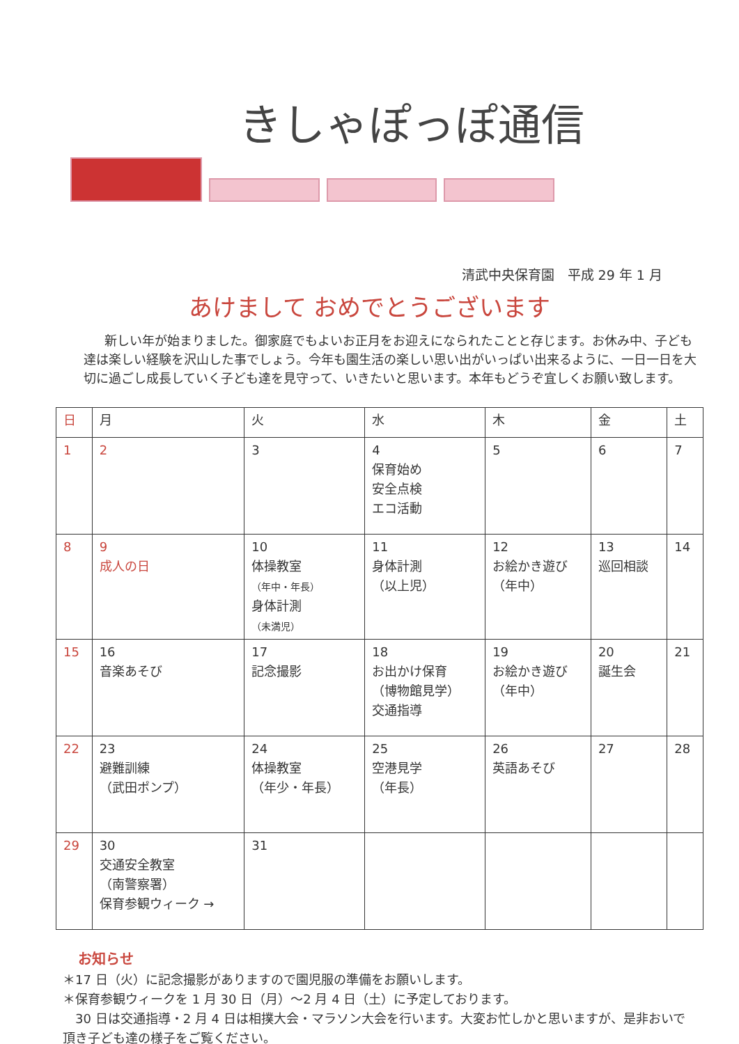きしゃぽっぽ通信
清武中央保育園　平成 29 年 1 月
あけまして おめでとうございます
新しい年が始まりました。御家庭でもよいお正月をお迎えになられたことと存じます。お休み中、子ども達は楽しい経験を沢山した事でしょう。今年も園生活の楽しい思い出がいっぱい出来るように、一日一日を大切に過ごし成長していく子ども達を見守って、いきたいと思います。本年もどうぞ宜しくお願い致します。
| 日 | 月 | 火 | 水 | 木 | 金 | 土 |
| --- | --- | --- | --- | --- | --- | --- |
| 1 | 2 | 3 | 4 保育始め 安全点検 エコ活動 | 5 | 6 | 7 |
| 8 | 9 成人の日 | 10 体操教室 （年中・年長） 身体計測 （未満児） | 11 身体計測 （以上児） | 12 お絵かき遊び （年中） | 13 巡回相談 | 14 |
| 15 | 16 音楽あそび | 17 記念撮影 | 18 お出かけ保育 （博物館見学） 交通指導 | 19 お絵かき遊び （年中） | 20 誕生会 | 21 |
| 22 | 23 避難訓練 （武田ポンプ） | 24 体操教室 （年少・年長） | 25 空港見学 （年長） | 26 英語あそび | 27 | 28 |
| 29 | 30 交通安全教室 （南警察署） 保育参観ウィーク → | 31 | | | | |
お知らせ
＊17 日（火）に記念撮影がありますので園児服の準備をお願いします。
＊保育参観ウィークを 1 月 30 日（月）～2 月 4 日（土）に予定しております。
　30 日は交通指導・2 月 4 日は相撲大会・マラソン大会を行います。大変お忙しかと思いますが、是非おいで頂き子ども達の様子をご覧ください。